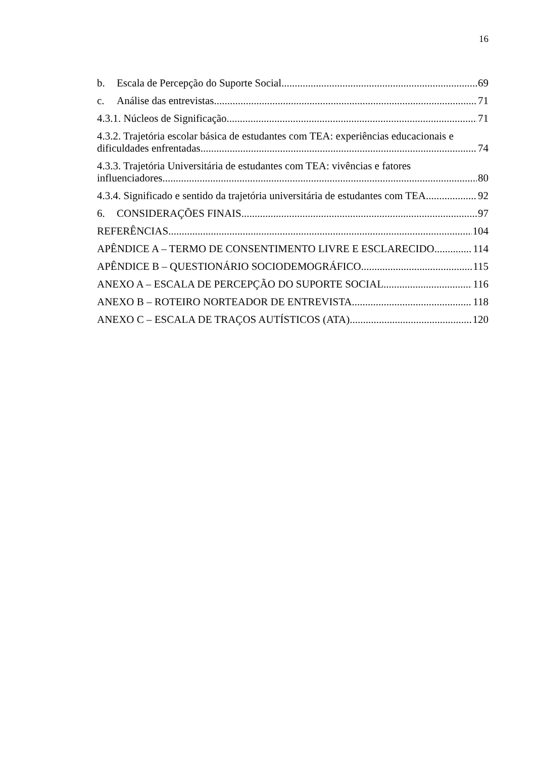16
b. Escala de Percepção do Suporte Social 69
c. Análise das entrevistas 71
4.3.1. Núcleos de Significação 71
4.3.2. Trajetória escolar básica de estudantes com TEA: experiências educacionais e
dificuldades enfrentadas 74
4.3.3. Trajetória Universitária de estudantes com TEA: vivências e fatores
influenciadores 80
4.3.4. Significado e sentido da trajetória universitária de estudantes com TEA 92
6. CONSIDERAÇÕES FINAIS 97
REFERÊNCIAS 104
APÊNDICE A – TERMO DE CONSENTIMENTO LIVRE E ESCLARECIDO 114
APÊNDICE B – QUESTIONÁRIO SOCIODEMOGRÁFICO 115
ANEXO A – ESCALA DE PERCEPÇÃO DO SUPORTE SOCIAL 116
ANEXO B – ROTEIRO NORTEADOR DE ENTREVISTA 118
ANEXO C – ESCALA DE TRAÇOS AUTÍSTICOS (ATA) 120